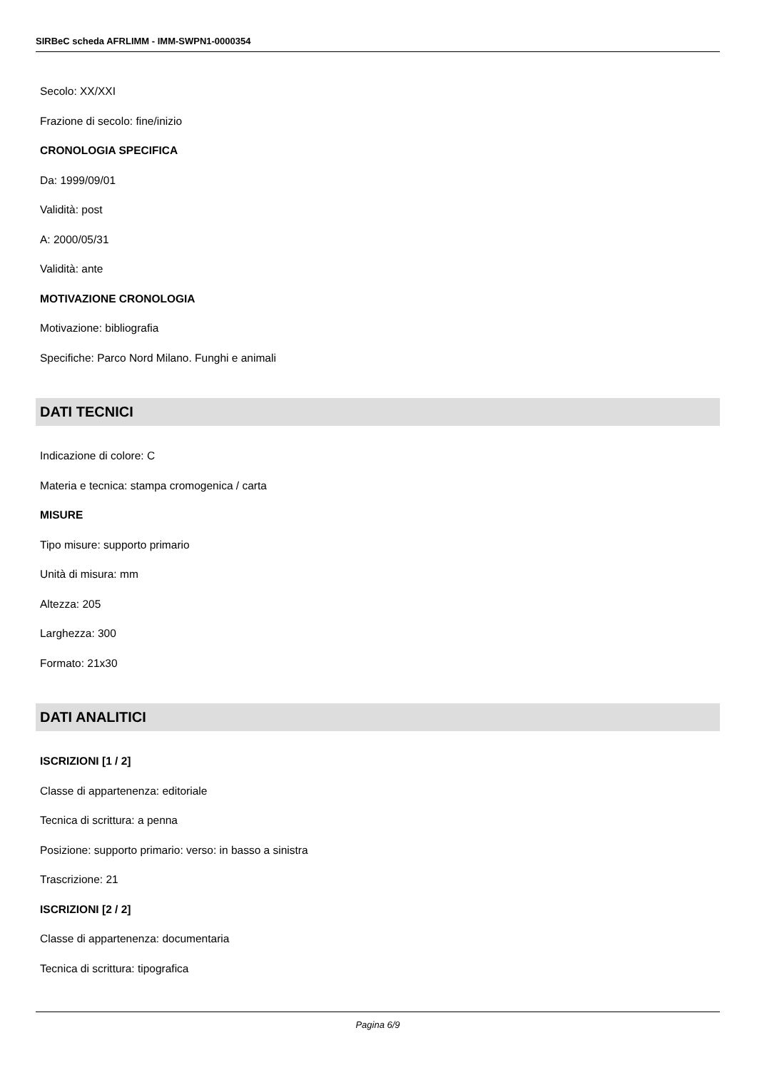SIRBeC scheda AFRLIMM - IMM-SWPN1-0000354
Secolo: XX/XXI
Frazione di secolo: fine/inizio
CRONOLOGIA SPECIFICA
Da: 1999/09/01
Validità: post
A: 2000/05/31
Validità: ante
MOTIVAZIONE CRONOLOGIA
Motivazione: bibliografia
Specifiche: Parco Nord Milano. Funghi e animali
DATI TECNICI
Indicazione di colore: C
Materia e tecnica: stampa cromogenica / carta
MISURE
Tipo misure: supporto primario
Unità di misura: mm
Altezza: 205
Larghezza: 300
Formato: 21x30
DATI ANALITICI
ISCRIZIONI [1 / 2]
Classe di appartenenza: editoriale
Tecnica di scrittura: a penna
Posizione: supporto primario: verso: in basso a sinistra
Trascrizione: 21
ISCRIZIONI [2 / 2]
Classe di appartenenza: documentaria
Tecnica di scrittura: tipografica
Pagina 6/9